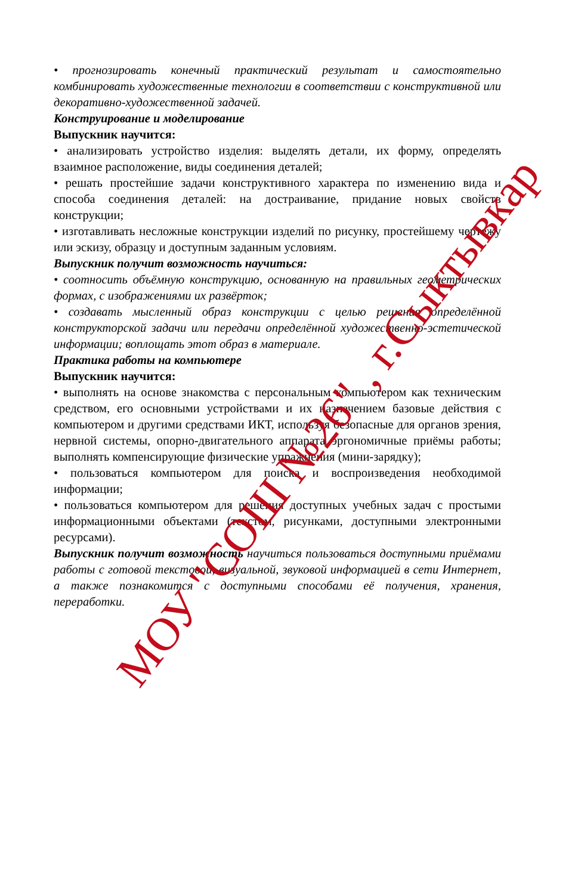• прогнозировать конечный практический результат и самостоятельно комбинировать художественные технологии в соответствии с конструктивной или декоративно-художественной задачей.
Конструирование и моделирование
Выпускник научится:
• анализировать устройство изделия: выделять детали, их форму, определять взаимное расположение, виды соединения деталей;
• решать простейшие задачи конструктивного характера по изменению вида и способа соединения деталей: на достраивание, придание новых свойств конструкции;
• изготавливать несложные конструкции изделий по рисунку, простейшему чертежу или эскизу, образцу и доступным заданным условиям.
Выпускник получит возможность научиться:
• соотносить объёмную конструкцию, основанную на правильных геометрических формах, с изображениями их развёрток;
• создавать мысленный образ конструкции с целью решения определённой конструкторской задачи или передачи определённой художественно-эстетической информации; воплощать этот образ в материале.
Практика работы на компьютере
Выпускник научится:
• выполнять на основе знакомства с персональным компьютером как техническим средством, его основными устройствами и их назначением базовые действия с компьютером и другими средствами ИКТ, используя безопасные для органов зрения, нервной системы, опорно-двигательного аппарата эргономичные приёмы работы; выполнять компенсирующие физические упражнения (мини-зарядку);
• пользоваться компьютером для поиска и воспроизведения необходимой информации;
• пользоваться компьютером для решения доступных учебных задач с простыми информационными объектами (текстом, рисунками, доступными электронными ресурсами).
Выпускник получит возможность научиться пользоваться доступными приёмами работы с готовой текстовой, визуальной, звуковой информацией в сети Интернет, а также познакомится с доступными способами её получения, хранения, переработки.
МОУ "СОШ №26" , г.Сыктывкар